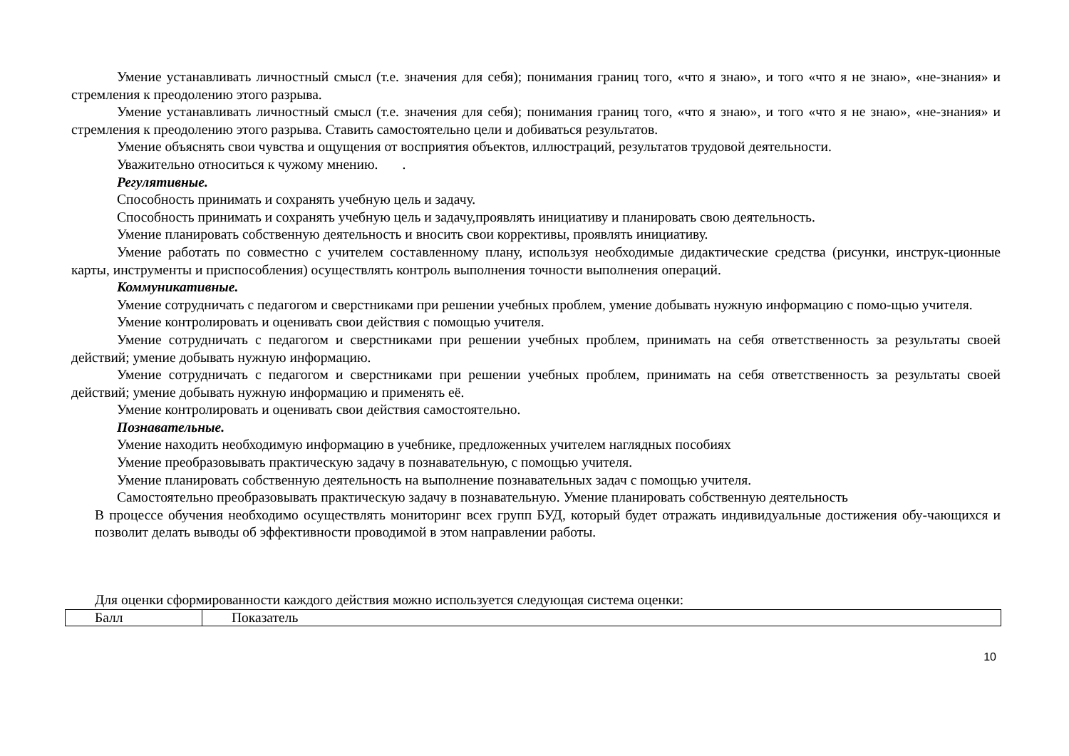Умение устанавливать личностный смысл (т.е. значения для себя); понимания границ того, «что я знаю», и того «что я не знаю», «не-знания» и стремления к преодолению этого разрыва.
Умение устанавливать личностный смысл (т.е. значения для себя); понимания границ того, «что я знаю», и того «что я не знаю», «не-знания» и стремления к преодолению этого разрыва. Ставить самостоятельно цели и добиваться результатов.
Умение объяснять свои чувства и ощущения от восприятия объектов, иллюстраций, результатов трудовой деятельности.
Уважительно относиться к чужому мнению. .
Регулятивные.
Способность принимать и сохранять учебную цель и задачу.
Способность принимать и сохранять учебную цель и задачу,проявлять инициативу и планировать свою деятельность.
Умение планировать собственную деятельность и вносить свои коррективы, проявлять инициативу.
Умение работать по совместно с учителем составленному плану, используя необходимые дидактические средства (рисунки, инструк-ционные карты, инструменты и приспособления) осуществлять контроль выполнения точности выполнения операций.
Коммуникативные.
Умение сотрудничать с педагогом и сверстниками при решении учебных проблем, умение добывать нужную информацию с помо-щью учителя.
Умение контролировать и оценивать свои действия с помощью учителя.
Умение сотрудничать с педагогом и сверстниками при решении учебных проблем, принимать на себя ответственность за результаты своей действий; умение добывать нужную информацию.
Умение сотрудничать с педагогом и сверстниками при решении учебных проблем, принимать на себя ответственность за результаты своей действий; умение добывать нужную информацию и применять её.
Умение контролировать и оценивать свои действия самостоятельно.
Познавательные.
Умение находить необходимую информацию в учебнике, предложенных учителем наглядных пособиях
Умение преобразовывать практическую задачу в познавательную, с помощью учителя.
Умение планировать собственную деятельность на выполнение познавательных задач с помощью учителя.
Самостоятельно преобразовывать практическую задачу в познавательную. Умение планировать собственную деятельность
В процессе обучения необходимо осуществлять мониторинг всех групп БУД, который будет отражать индивидуальные достижения обу-чающихся и позволит делать выводы об эффективности проводимой в этом направлении работы.
Для оценки сформированности каждого действия можно используется следующая система оценки:
| Балл | Показатель |
10